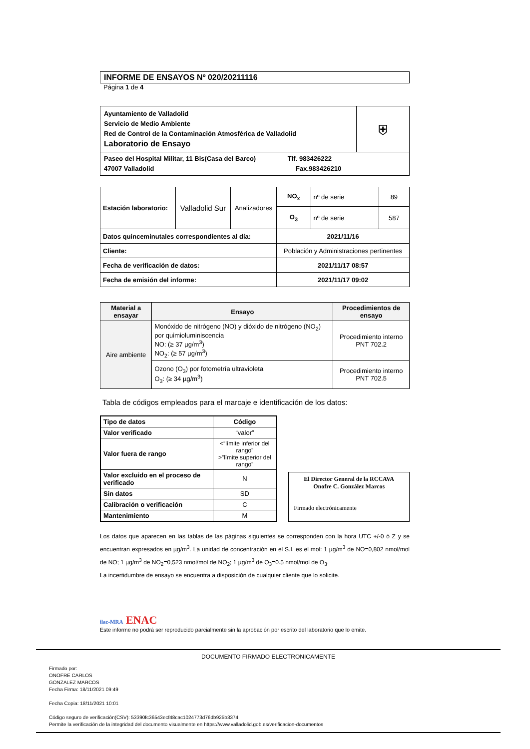INFORME DE ENSAYOS Nº 020/20211116
Página 1 de 4
| Ayuntamiento de Valladolid Servicio de Medio Ambiente Red de Control de la Contaminación Atmosférica de Valladolid Laboratorio de Ensayo | ⛨ |
| Paseo del Hospital Militar, 11 Bis(Casa del Barco) Tlf. 983426222 47007 Valladolid Fax.983426210 | |
| Estación laboratorio: | Valladolid Sur | Analizadores | NO<sub>x</sub> | nº de serie | 89 |
| | | | O<sub>3</sub> | nº de serie | 587 |
| Datos quinceminutales correspondientes al día: | | | 2021/11/16 | | |
| Cliente: | | | Población y Administraciones pertinentes | | |
| Fecha de verificación de datos: | | | 2021/11/17 08:57 | | |
| Fecha de emisión del informe: | | | 2021/11/17 09:02 | | |
| Material a ensayar | Ensayo | Procedimientos de ensayo |
| --- | --- | --- |
| Aire ambiente | Monóxido de nitrógeno (NO) y dióxido de nitrógeno (NO<sub>2</sub>) por quimioluminiscencia NO: (≥ 37 µg/m<sup>3</sup>) NO<sub>2</sub>: (≥ 57 µg/m<sup>3</sup>) | Procedimiento interno PNT 702.2 |
| | Ozono (O<sub>3</sub>) por fotometría ultravioleta O<sub>3</sub>: (≥ 34 µg/m<sup>3</sup>) | Procedimiento interno PNT 702.5 |
Tabla de códigos empleados para el marcaje e identificación de los datos:
| Tipo de datos | Código |
| --- | --- |
| Valor verificado | “valor” |
| Valor fuera de rango | <“límite inferior del rango” >”límite superior del rango” |
| Valor excluido en el proceso de verificado | N |
| Sin datos | SD |
| Calibración o verificación | C |
| Mantenimiento | M |
El Director General de la RCCAVA
Onofre C. González Marcos
Firmado electrónicamente
Los datos que aparecen en las tablas de las páginas siguientes se corresponden con la hora UTC +/-0 ó Z y se encuentran expresados en µg/m<sup>3</sup>. La unidad de concentración en el S.I. es el mol: 1 µg/m<sup>3</sup> de NO=0,802 nmol/mol de NO; 1 µg/m<sup>3</sup> de NO<sub>2</sub>=0,523 nmol/mol de NO<sub>2</sub>; 1 µg/m<sup>3</sup> de O<sub>3</sub>=0.5 nmol/mol de O<sub>3</sub>.
La incertidumbre de ensayo se encuentra a disposición de cualquier cliente que lo solicite.
ilac-MRA ENAC
Este informe no podrá ser reproducido parcialmente sin la aprobación por escrito del laboratorio que lo emite.
DOCUMENTO FIRMADO ELECTRONICAMENTE
Firmado por:
ONOFRE CARLOS
GONZALEZ MARCOS
Fecha Firma: 18/11/2021 09:49
Fecha Copia: 18/11/2021 10:01
Código seguro de verificación(CSV): 53390fc36543ecf48cac1024773d76db925b3374
Permite la verificación de la integridad del documento visualmente en https://www.valladolid.gob.es/verificacion-documentos